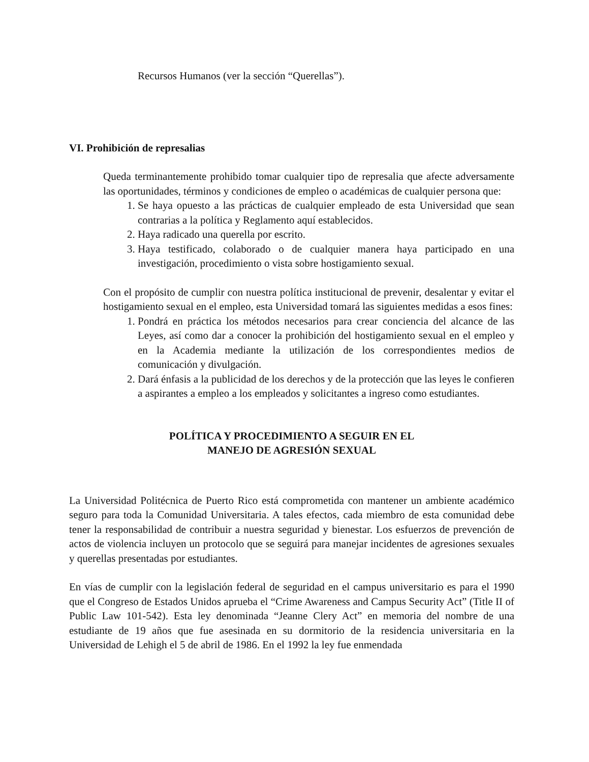Recursos Humanos (ver la sección “Querellas”).
VI. Prohibición de represalias
Queda terminantemente prohibido tomar cualquier tipo de represalia que afecte adversamente las oportunidades, términos y condiciones de empleo o académicas de cualquier persona que:
1. Se haya opuesto a las prácticas de cualquier empleado de esta Universidad que sean contrarias a la política y Reglamento aquí establecidos.
2. Haya radicado una querella por escrito.
3. Haya testificado, colaborado o de cualquier manera haya participado en una investigación, procedimiento o vista sobre hostigamiento sexual.
Con el propósito de cumplir con nuestra política institucional de prevenir, desalentar y evitar el hostigamiento sexual en el empleo, esta Universidad tomará las siguientes medidas a esos fines:
1. Pondrá en práctica los métodos necesarios para crear conciencia del alcance de las Leyes, así como dar a conocer la prohibición del hostigamiento sexual en el empleo y en la Academia mediante la utilización de los correspondientes medios de comunicación y divulgación.
2. Dará énfasis a la publicidad de los derechos y de la protección que las leyes le confieren a aspirantes a empleo a los empleados y solicitantes a ingreso como estudiantes.
POLÍTICA Y PROCEDIMIENTO A SEGUIR EN EL
MANEJO DE AGRESIÓN SEXUAL
La Universidad Politécnica de Puerto Rico está comprometida con mantener un ambiente académico seguro para toda la Comunidad Universitaria. A tales efectos, cada miembro de esta comunidad debe tener la responsabilidad de contribuir a nuestra seguridad y bienestar. Los esfuerzos de prevención de actos de violencia incluyen un protocolo que se seguirá para manejar incidentes de agresiones sexuales y querellas presentadas por estudiantes.
En vías de cumplir con la legislación federal de seguridad en el campus universitario es para el 1990 que el Congreso de Estados Unidos aprueba el “Crime Awareness and Campus Security Act” (Title II of Public Law 101-542). Esta ley denominada “Jeanne Clery Act” en memoria del nombre de una estudiante de 19 años que fue asesinada en su dormitorio de la residencia universitaria en la Universidad de Lehigh el 5 de abril de 1986. En el 1992 la ley fue enmendada